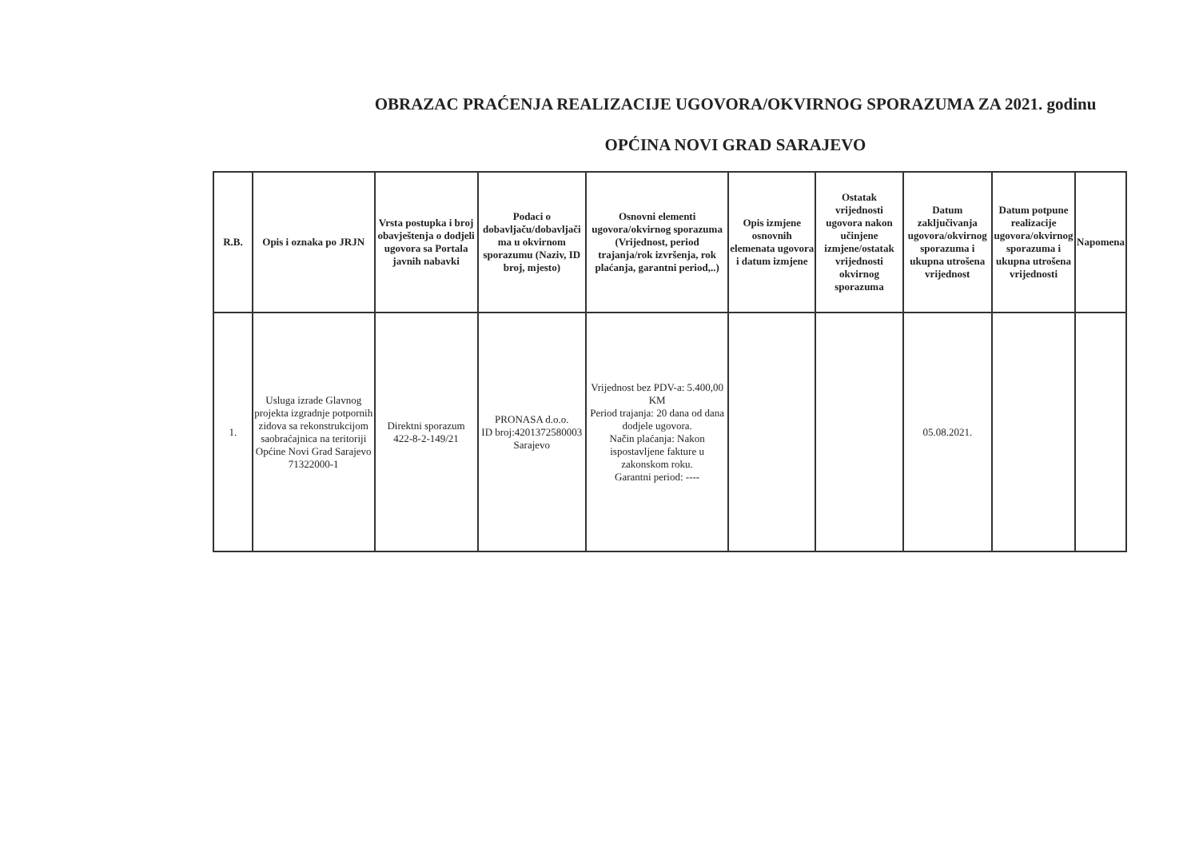OBRAZAC PRAĆENJA REALIZACIJE UGOVORA/OKVIRNOG SPORAZUMA ZA 2021. godinu
OPĆINA NOVI GRAD SARAJEVO
| R.B. | Opis i oznaka po JRJN | Vrsta postupka i broj obavještenja o dodjeli ugovora sa Portala javnih nabavki | Podaci o dobavljaču/dobavljači ma u okvirnom sporazumu (Naziv, ID broj, mjesto) | Osnovni elementi ugovora/okvirnog sporazuma (Vrijednost, period trajanja/rok izvršenja, rok plaćanja, garantni period,..) | Opis izmjene osnovnih elemenata ugovora i datum izmjene | Ostatak vrijednosti ugovora nakon učinjene izmjene/ostatak vrijednosti okvirnog sporazuma | Datum zaključivanja ugovora/okvirnog sporazuma i ukupna utrošena vrijednost | Datum potpune realizacije ugovora/okvirnog sporazuma i ukupna utrošena vrijednosti | Napomena |
| --- | --- | --- | --- | --- | --- | --- | --- | --- | --- |
| 1. | Usluga izrade Glavnog projekta izgradnje potpornih zidova sa rekonstrukcijom saobraćajnica na teritoriji Općine Novi Grad Sarajevo 71322000-1 | Direktni sporazum 422-8-2-149/21 | PRONASA d.o.o. ID broj:4201372580003 Sarajevo | Vrijednost bez PDV-a: 5.400,00 KM Period trajanja: 20 dana od dana dodjele ugovora. Način plaćanja: Nakon ispostavljene fakture u zakonskom roku. Garantni period: ---- | | | 05.08.2021. | | |